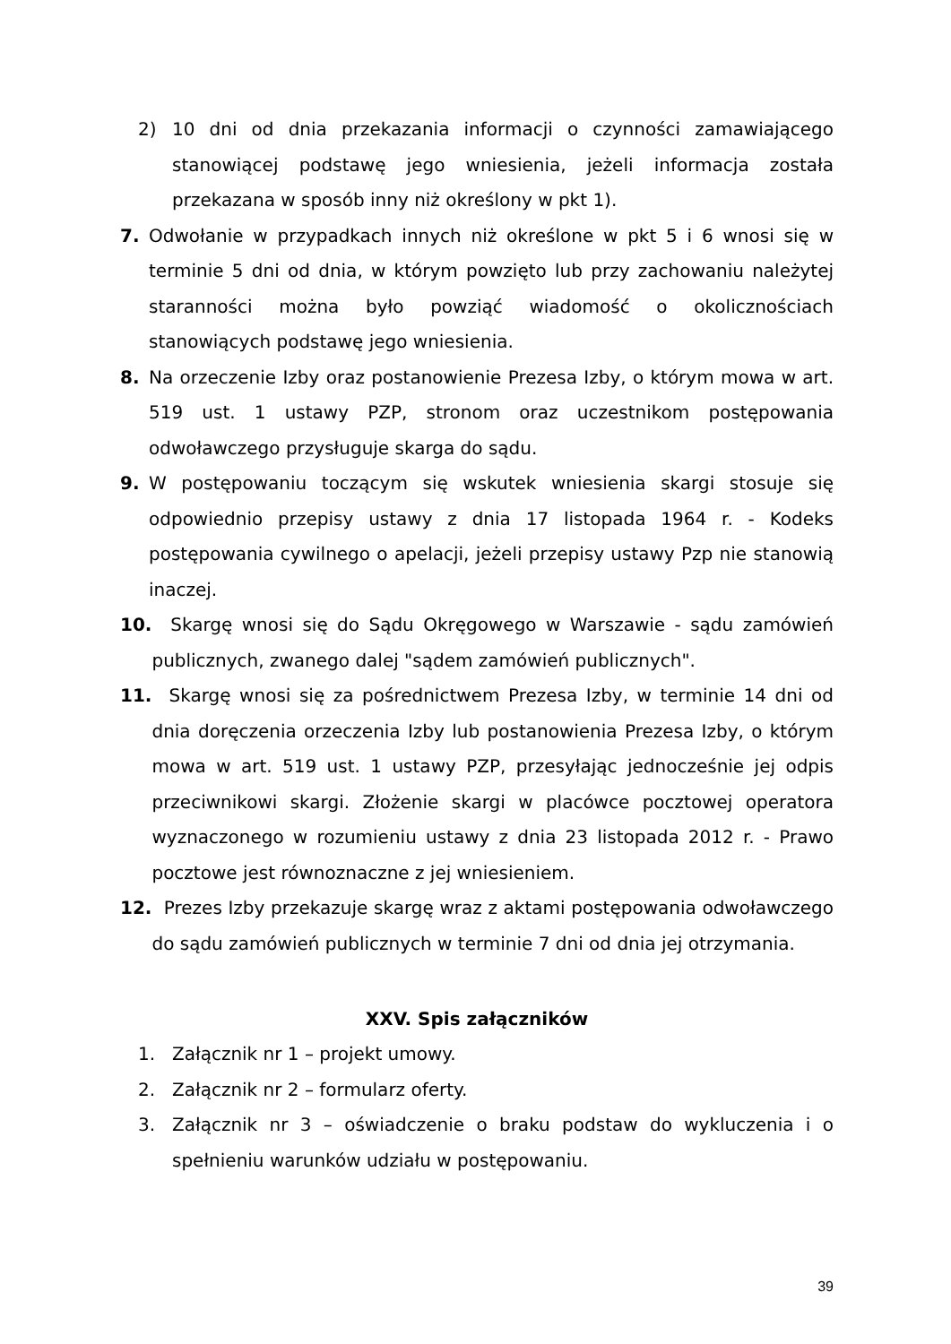2) 10 dni od dnia przekazania informacji o czynności zamawiającego stanowiącej podstawę jego wniesienia, jeżeli informacja została przekazana w sposób inny niż określony w pkt 1).
7. Odwołanie w przypadkach innych niż określone w pkt 5 i 6 wnosi się w terminie 5 dni od dnia, w którym powzięto lub przy zachowaniu należytej staranności można było powziąć wiadomość o okolicznościach stanowiących podstawę jego wniesienia.
8. Na orzeczenie Izby oraz postanowienie Prezesa Izby, o którym mowa w art. 519 ust. 1 ustawy PZP, stronom oraz uczestnikom postępowania odwoławczego przysługuje skarga do sądu.
9. W postępowaniu toczącym się wskutek wniesienia skargi stosuje się odpowiednio przepisy ustawy z dnia 17 listopada 1964 r. - Kodeks postępowania cywilnego o apelacji, jeżeli przepisy ustawy Pzp nie stanowią inaczej.
10. Skargę wnosi się do Sądu Okręgowego w Warszawie - sądu zamówień publicznych, zwanego dalej "sądem zamówień publicznych".
11. Skargę wnosi się za pośrednictwem Prezesa Izby, w terminie 14 dni od dnia doręczenia orzeczenia Izby lub postanowienia Prezesa Izby, o którym mowa w art. 519 ust. 1 ustawy PZP, przesyłając jednocześnie jej odpis przeciwnikowi skargi. Złożenie skargi w placówce pocztowej operatora wyznaczonego w rozumieniu ustawy z dnia 23 listopada 2012 r. - Prawo pocztowe jest równoznaczne z jej wniesieniem.
12. Prezes Izby przekazuje skargę wraz z aktami postępowania odwoławczego do sądu zamówień publicznych w terminie 7 dni od dnia jej otrzymania.
XXV. Spis załączników
1. Załącznik nr 1 – projekt umowy.
2. Załącznik nr 2 – formularz oferty.
3. Załącznik nr 3 – oświadczenie o braku podstaw do wykluczenia i o spełnieniu warunków udziału w postępowaniu.
39